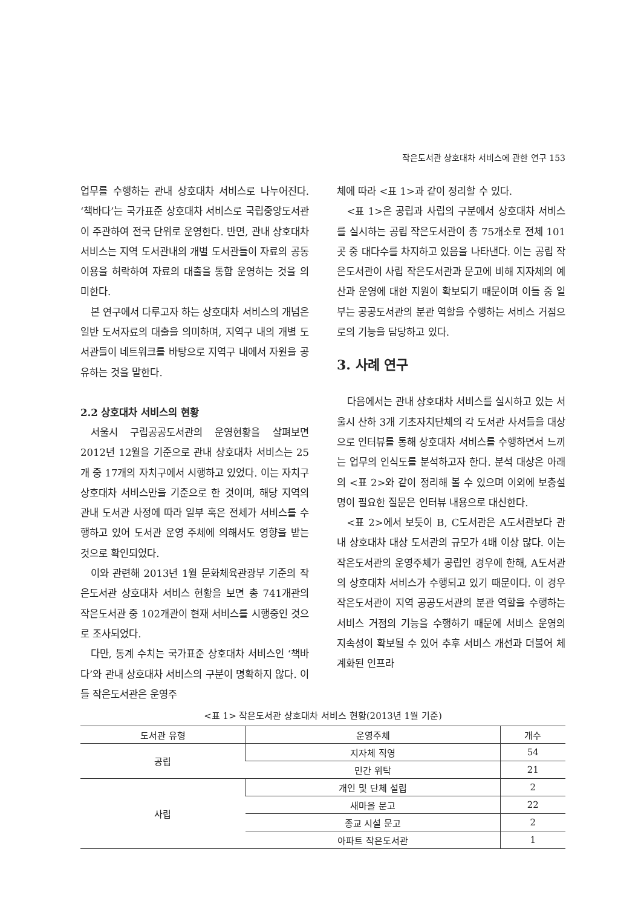작은도서관 상호대차 서비스에 관한 연구 153
업무를 수행하는 관내 상호대차 서비스로 나누어진다. ‘책바다’는 국가표준 상호대차 서비스로 국립중앙도서관이 주관하여 전국 단위로 운영한다. 반면, 관내 상호대차 서비스는 지역 도서관내의 개별 도서관들이 자료의 공동이용을 허락하여 자료의 대출을 통합 운영하는 것을 의미한다.
본 연구에서 다루고자 하는 상호대차 서비스의 개념은 일반 도서자료의 대출을 의미하며, 지역구 내의 개별 도서관들이 네트워크를 바탕으로 지역구 내에서 자원을 공유하는 것을 말한다.
2.2 상호대차 서비스의 현황
서울시 구립공공도서관의 운영현황을 살펴보면 2012년 12월을 기준으로 관내 상호대차 서비스는 25개 중 17개의 자치구에서 시행하고 있었다. 이는 자치구 상호대차 서비스만을 기준으로 한 것이며, 해당 지역의 관내 도서관 사정에 따라 일부 혹은 전체가 서비스를 수행하고 있어 도서관 운영 주체에 의해서도 영향을 받는 것으로 확인되었다.
이와 관련해 2013년 1월 문화체육관광부 기준의 작은도서관 상호대차 서비스 현황을 보면 총 741개관의 작은도서관 중 102개관이 현재 서비스를 시행중인 것으로 조사되었다.
다만, 통계 수치는 국가표준 상호대차 서비스인 ‘책바다’와 관내 상호대차 서비스의 구분이 명확하지 않다. 이들 작은도서관은 운영주
체에 따라 <표 1>과 같이 정리할 수 있다.
<표 1>은 공립과 사립의 구분에서 상호대차 서비스를 실시하는 공립 작은도서관이 총 75개소로 전체 101곳 중 대다수를 차지하고 있음을 나타낸다. 이는 공립 작은도서관이 사립 작은도서관과 문고에 비해 지자체의 예산과 운영에 대한 지원이 확보되기 때문이며 이들 중 일부는 공공도서관의 분관 역할을 수행하는 서비스 거점으로의 기능을 담당하고 있다.
3. 사례 연구
다음에서는 관내 상호대차 서비스를 실시하고 있는 서울시 산하 3개 기초자치단체의 각 도서관 사서들을 대상으로 인터뷰를 통해 상호대차 서비스를 수행하면서 느끼는 업무의 인식도를 분석하고자 한다. 분석 대상은 아래의 <표 2>와 같이 정리해 볼 수 있으며 이외에 보충설명이 필요한 질문은 인터뷰 내용으로 대신한다.
<표 2>에서 보듯이 B, C도서관은 A도서관보다 관내 상호대차 대상 도서관의 규모가 4배 이상 많다. 이는 작은도서관의 운영주체가 공립인 경우에 한해, A도서관의 상호대차 서비스가 수행되고 있기 때문이다. 이 경우 작은도서관이 지역 공공도서관의 분관 역할을 수행하는 서비스 거점의 기능을 수행하기 때문에 서비스 운영의 지속성이 확보될 수 있어 추후 서비스 개선과 더불어 체계화된 인프라
<표 1> 작은도서관 상호대차 서비스 현황(2013년 1월 기준)
| 도서관 유형 | 운영주체 | 개수 |
| --- | --- | --- |
| 공립 | 지자체 직영 | 54 |
| | 민간 위탁 | 21 |
| 사립 | 개인 및 단체 설립 | 2 |
| | 새마을 문고 | 22 |
| | 종교 시설 문고 | 2 |
| | 아파트 작은도서관 | 1 |